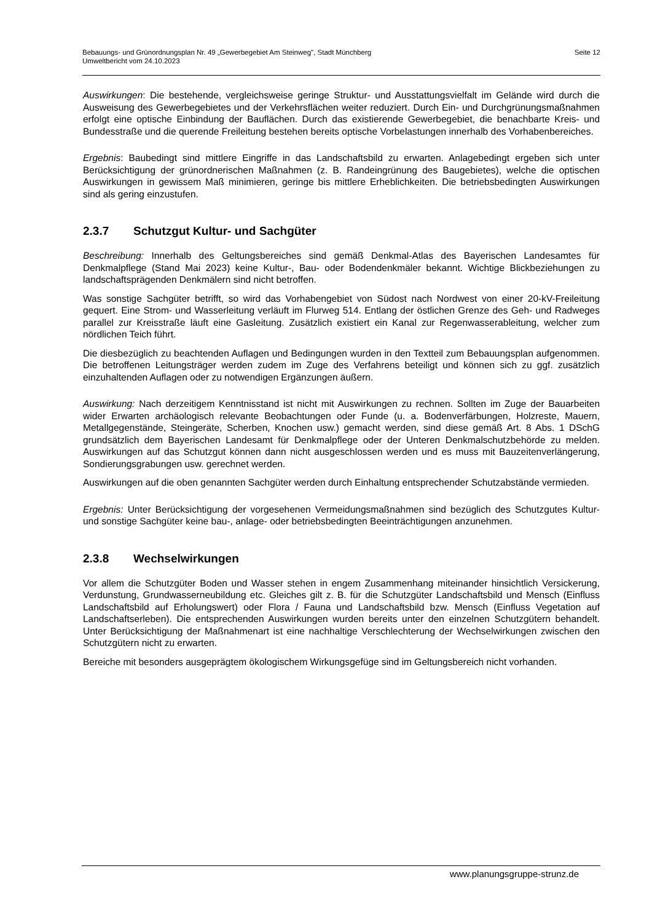Bebauungs- und Grünordnungsplan Nr. 49 „Gewerbegebiet Am Steinweg", Stadt Münchberg
Umweltbericht vom 24.10.2023
Seite 12
Auswirkungen: Die bestehende, vergleichsweise geringe Struktur- und Ausstattungsvielfalt im Gelände wird durch die Ausweisung des Gewerbegebietes und der Verkehrsflächen weiter reduziert. Durch Ein- und Durchgrünungsmaßnahmen erfolgt eine optische Einbindung der Bauflächen. Durch das existierende Gewerbegebiet, die benachbarte Kreis- und Bundesstraße und die querende Freileitung bestehen bereits optische Vorbelastungen innerhalb des Vorhabenbereiches.
Ergebnis: Baubedingt sind mittlere Eingriffe in das Landschaftsbild zu erwarten. Anlagebedingt ergeben sich unter Berücksichtigung der grünordnerischen Maßnahmen (z. B. Randeingrünung des Baugebietes), welche die optischen Auswirkungen in gewissem Maß minimieren, geringe bis mittlere Erheblichkeiten. Die betriebsbedingten Auswirkungen sind als gering einzustufen.
2.3.7 Schutzgut Kultur- und Sachgüter
Beschreibung: Innerhalb des Geltungsbereiches sind gemäß Denkmal-Atlas des Bayerischen Landesamtes für Denkmalpflege (Stand Mai 2023) keine Kultur-, Bau- oder Bodendenkmäler bekannt. Wichtige Blickbeziehungen zu landschaftsprägenden Denkmälern sind nicht betroffen.
Was sonstige Sachgüter betrifft, so wird das Vorhabengebiet von Südost nach Nordwest von einer 20-kV-Freileitung gequert. Eine Strom- und Wasserleitung verläuft im Flurweg 514. Entlang der östlichen Grenze des Geh- und Radweges parallel zur Kreisstraße läuft eine Gasleitung. Zusätzlich existiert ein Kanal zur Regenwasserableitung, welcher zum nördlichen Teich führt.
Die diesbezüglich zu beachtenden Auflagen und Bedingungen wurden in den Textteil zum Bebauungsplan aufgenommen. Die betroffenen Leitungsträger werden zudem im Zuge des Verfahrens beteiligt und können sich zu ggf. zusätzlich einzuhaltenden Auflagen oder zu notwendigen Ergänzungen äußern.
Auswirkung: Nach derzeitigem Kenntnisstand ist nicht mit Auswirkungen zu rechnen. Sollten im Zuge der Bauarbeiten wider Erwarten archäologisch relevante Beobachtungen oder Funde (u. a. Bodenverfärbungen, Holzreste, Mauern, Metallgegenstände, Steingeräte, Scherben, Knochen usw.) gemacht werden, sind diese gemäß Art. 8 Abs. 1 DSchG grundsätzlich dem Bayerischen Landesamt für Denkmalpflege oder der Unteren Denkmalschutzbehörde zu melden. Auswirkungen auf das Schutzgut können dann nicht ausgeschlossen werden und es muss mit Bauzeitenverlängerung, Sondierungsgrabungen usw. gerechnet werden.
Auswirkungen auf die oben genannten Sachgüter werden durch Einhaltung entsprechender Schutzabstände vermieden.
Ergebnis: Unter Berücksichtigung der vorgesehenen Vermeidungsmaßnahmen sind bezüglich des Schutzgutes Kultur- und sonstige Sachgüter keine bau-, anlage- oder betriebsbedingten Beeinträchtigungen anzunehmen.
2.3.8 Wechselwirkungen
Vor allem die Schutzgüter Boden und Wasser stehen in engem Zusammenhang miteinander hinsichtlich Versickerung, Verdunstung, Grundwasserneubildung etc. Gleiches gilt z. B. für die Schutzgüter Landschaftsbild und Mensch (Einfluss Landschaftsbild auf Erholungswert) oder Flora / Fauna und Landschaftsbild bzw. Mensch (Einfluss Vegetation auf Landschaftserleben). Die entsprechenden Auswirkungen wurden bereits unter den einzelnen Schutzgütern behandelt. Unter Berücksichtigung der Maßnahmenart ist eine nachhaltige Verschlechterung der Wechselwirkungen zwischen den Schutzgütern nicht zu erwarten.
Bereiche mit besonders ausgeprägtem ökologischem Wirkungsgefüge sind im Geltungsbereich nicht vorhanden.
www.planungsgruppe-strunz.de